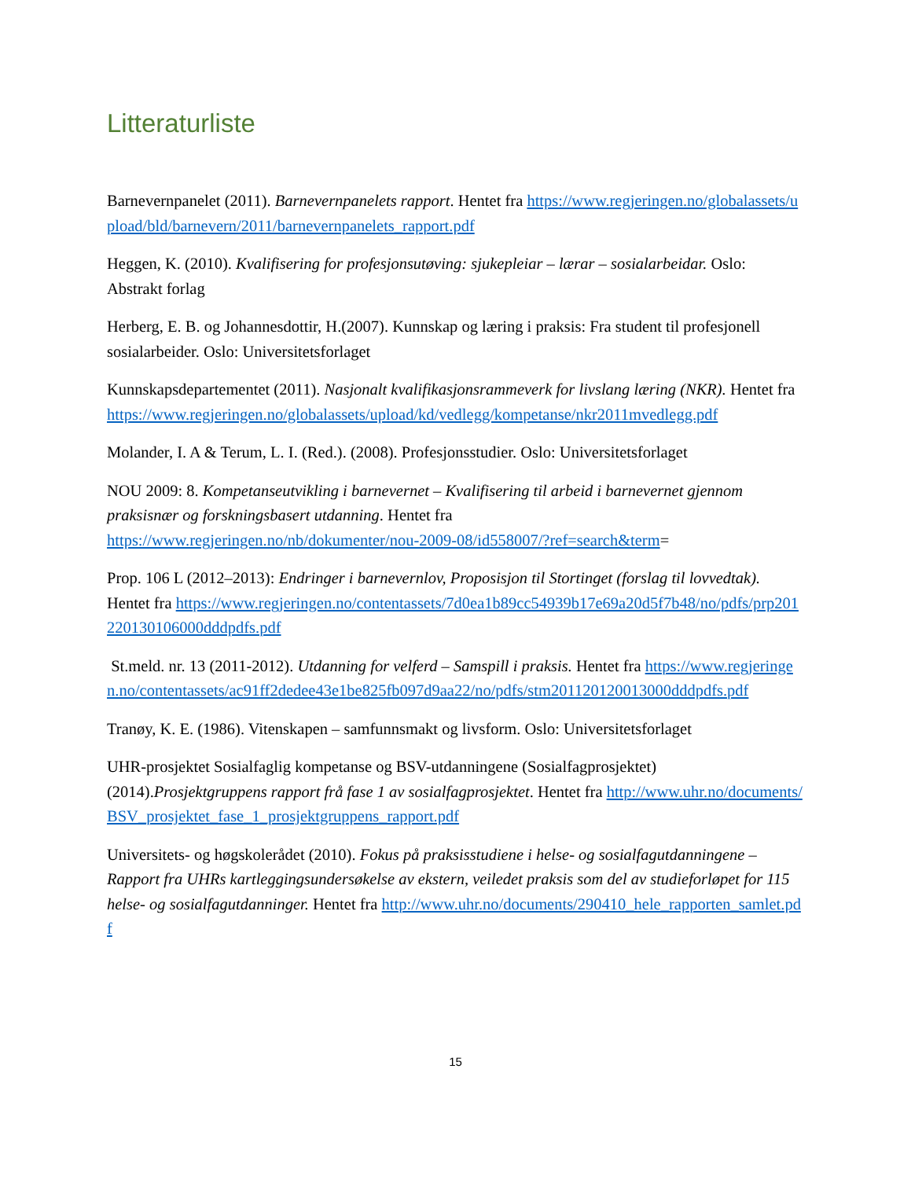Litteraturliste
Barnevernpanelet (2011). Barnevernpanelets rapport. Hentet fra https://www.regjeringen.no/globalassets/upload/bld/barnevern/2011/barnevernpanelets_rapport.pdf
Heggen, K. (2010). Kvalifisering for profesjonsutøving: sjukepleiar – lærar – sosialarbeidar. Oslo: Abstrakt forlag
Herberg, E. B. og Johannesdottir, H.(2007). Kunnskap og læring i praksis: Fra student til profesjonell sosialarbeider. Oslo: Universitetsforlaget
Kunnskapsdepartementet (2011). Nasjonalt kvalifikasjonsrammeverk for livslang læring (NKR). Hentet fra
https://www.regjeringen.no/globalassets/upload/kd/vedlegg/kompetanse/nkr2011mvedlegg.pdf
Molander, I. A & Terum, L. I. (Red.). (2008). Profesjonsstudier. Oslo: Universitetsforlaget
NOU 2009: 8. Kompetanseutvikling i barnevernet – Kvalifisering til arbeid i barnevernet gjennom praksisnær og forskningsbasert utdanning. Hentet fra
https://www.regjeringen.no/nb/dokumenter/nou-2009-08/id558007/?ref=search&term=
Prop. 106 L (2012–2013): Endringer i barnevernlov, Proposisjon til Stortinget (forslag til lovvedtak). Hentet fra https://www.regjeringen.no/contentassets/7d0ea1b89cc54939b17e69a20d5f7b48/no/pdfs/prp201220130106000dddpdfs.pdf
St.meld. nr. 13 (2011-2012). Utdanning for velferd – Samspill i praksis. Hentet fra https://www.regjeringen.no/contentassets/ac91ff2dedee43e1be825fb097d9aa22/no/pdfs/stm201120120013000dddpdfs.pdf
Tranøy, K. E. (1986). Vitenskapen – samfunnsmakt og livsform. Oslo: Universitetsforlaget
UHR-prosjektet Sosialfaglig kompetanse og BSV-utdanningene (Sosialfagprosjektet) (2014).Prosjektgruppens rapport frå fase 1 av sosialfagprosjektet. Hentet fra http://www.uhr.no/documents/BSV_prosjektet_fase_1_prosjektgruppens_rapport.pdf
Universitets- og høgskolerådet (2010). Fokus på praksisstudiene i helse- og sosialfagutdanningene – Rapport fra UHRs kartleggingsundersøkelse av ekstern, veiledet praksis som del av studieforløpet for 115 helse- og sosialfagutdanninger. Hentet fra http://www.uhr.no/documents/290410_hele_rapporten_samlet.pdf
15